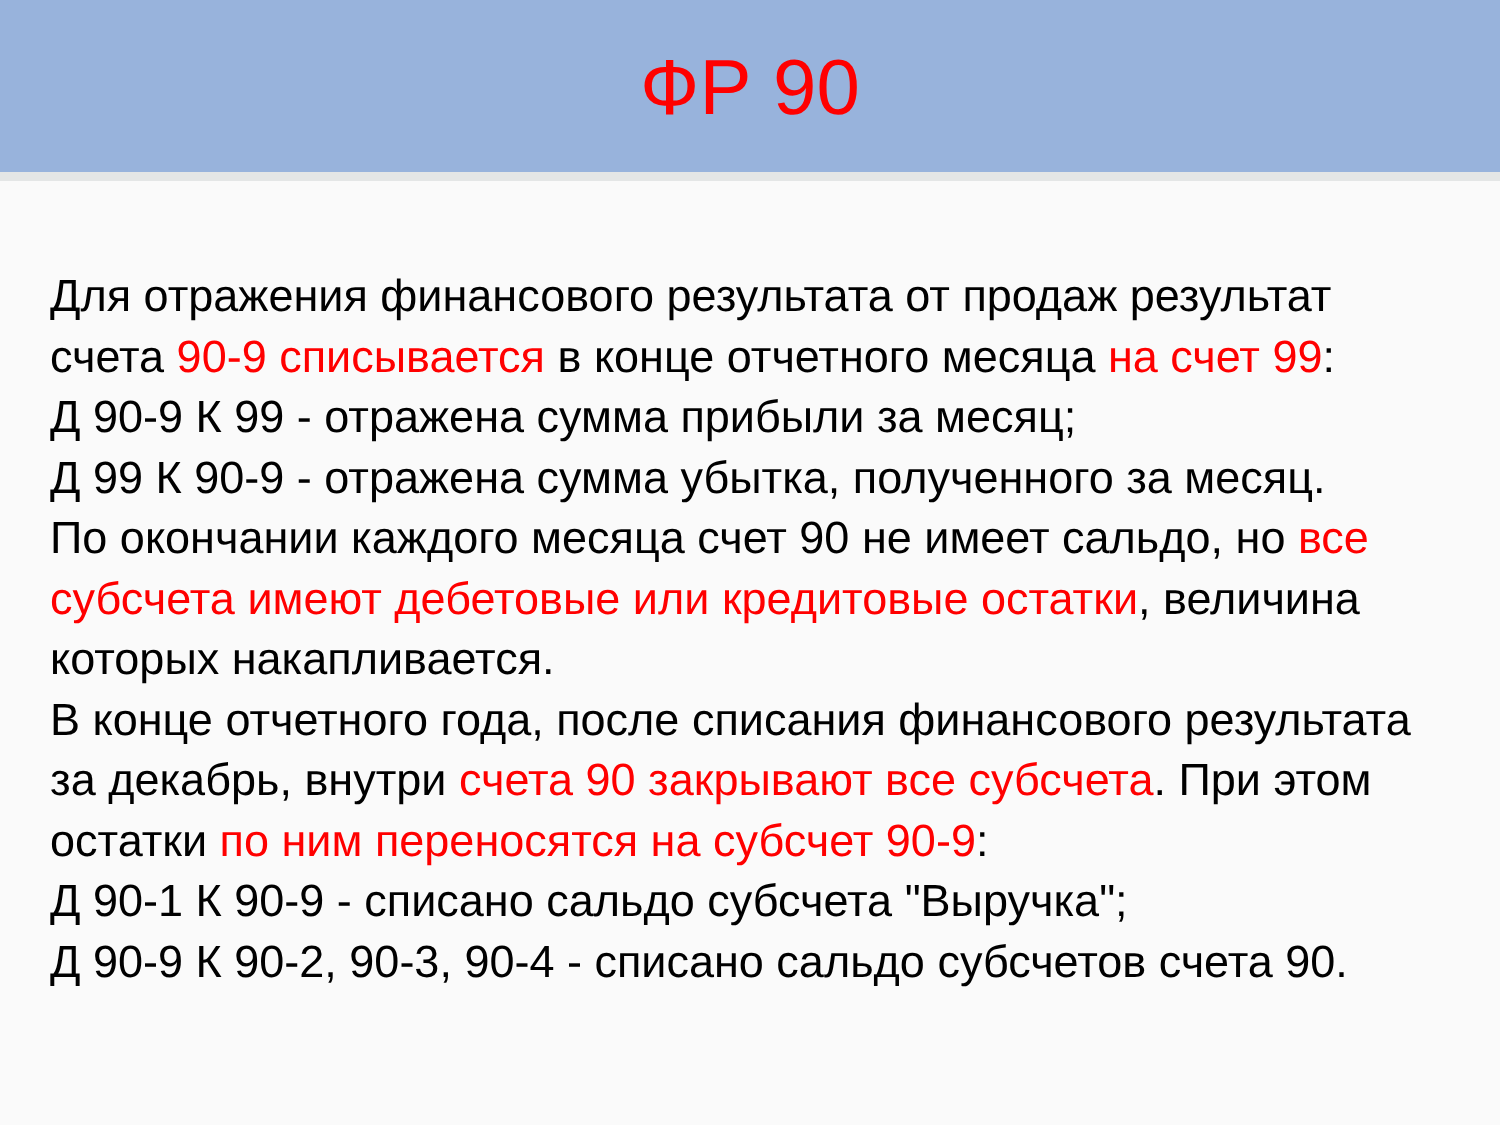ФР 90
Для отражения финансового результата от продаж результат счета 90-9 списывается в конце отчетного месяца на счет 99:
Д 90-9 К 99 - отражена сумма прибыли за месяц;
Д 99 К 90-9 - отражена сумма убытка, полученного за месяц.
По окончании каждого месяца счет 90 не имеет сальдо, но все субсчета имеют дебетовые или кредитовые остатки, величина которых накапливается.
В конце отчетного года, после списания финансового результата за декабрь, внутри счета 90 закрывают все субсчета. При этом остатки по ним переносятся на субсчет 90-9:
Д 90-1 К 90-9 - списано сальдо субсчета "Выручка";
Д 90-9 К 90-2, 90-3, 90-4 - списано сальдо субсчетов счета 90.